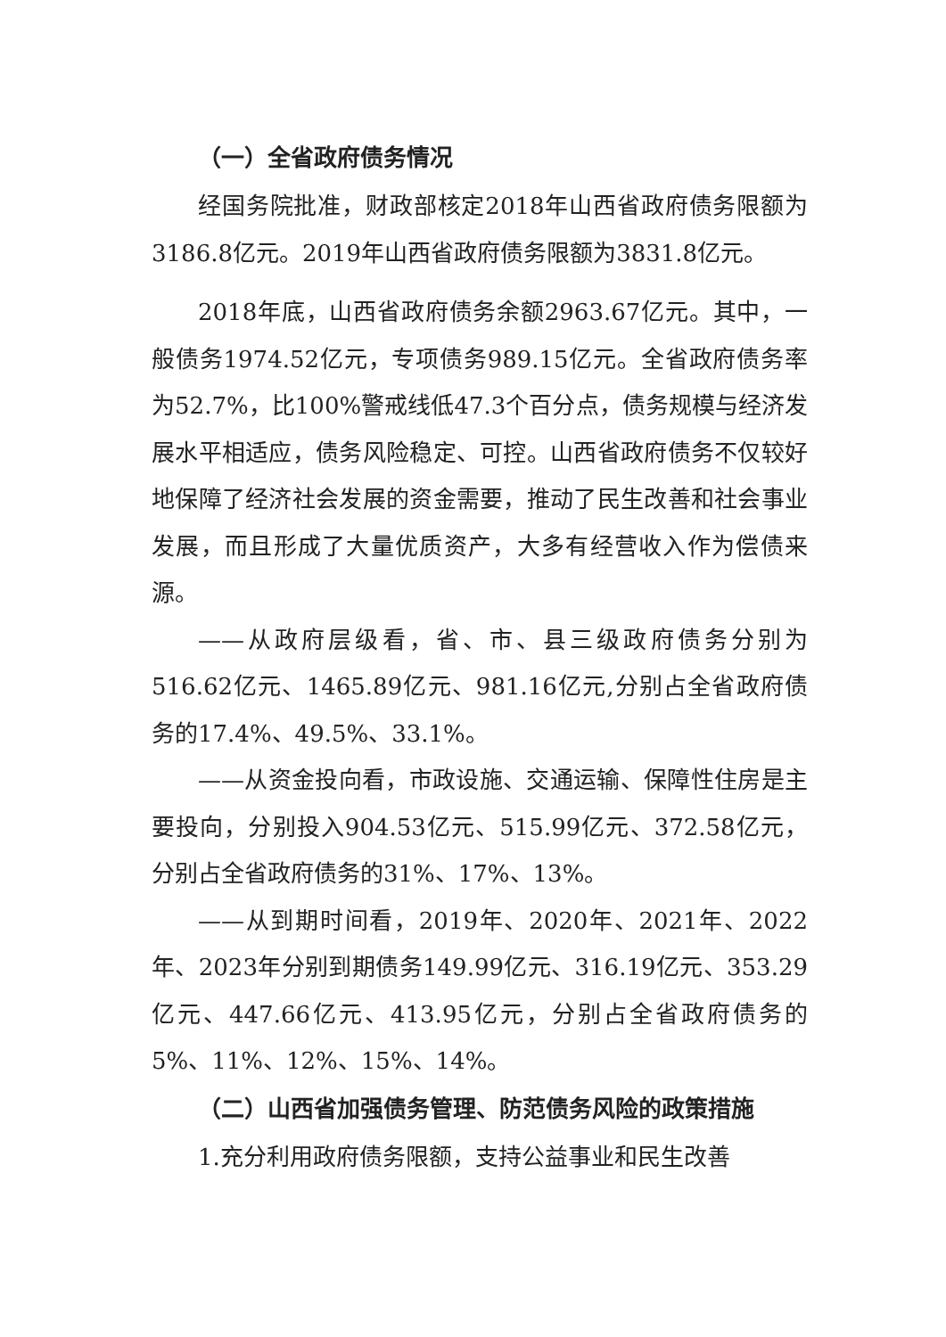（一）全省政府债务情况
经国务院批准，财政部核定2018年山西省政府债务限额为3186.8亿元。2019年山西省政府债务限额为3831.8亿元。
2018年底，山西省政府债务余额2963.67亿元。其中，一般债务1974.52亿元，专项债务989.15亿元。全省政府债务率为52.7%，比100%警戒线低47.3个百分点，债务规模与经济发展水平相适应，债务风险稳定、可控。山西省政府债务不仅较好地保障了经济社会发展的资金需要，推动了民生改善和社会事业发展，而且形成了大量优质资产，大多有经营收入作为偿债来源。
——从政府层级看，省、市、县三级政府债务分别为516.62亿元、1465.89亿元、981.16亿元,分别占全省政府债务的17.4%、49.5%、33.1%。
——从资金投向看，市政设施、交通运输、保障性住房是主要投向，分别投入904.53亿元、515.99亿元、372.58亿元，分别占全省政府债务的31%、17%、13%。
——从到期时间看，2019年、2020年、2021年、2022年、2023年分别到期债务149.99亿元、316.19亿元、353.29亿元、447.66亿元、413.95亿元，分别占全省政府债务的5%、11%、12%、15%、14%。
（二）山西省加强债务管理、防范债务风险的政策措施
1.充分利用政府债务限额，支持公益事业和民生改善